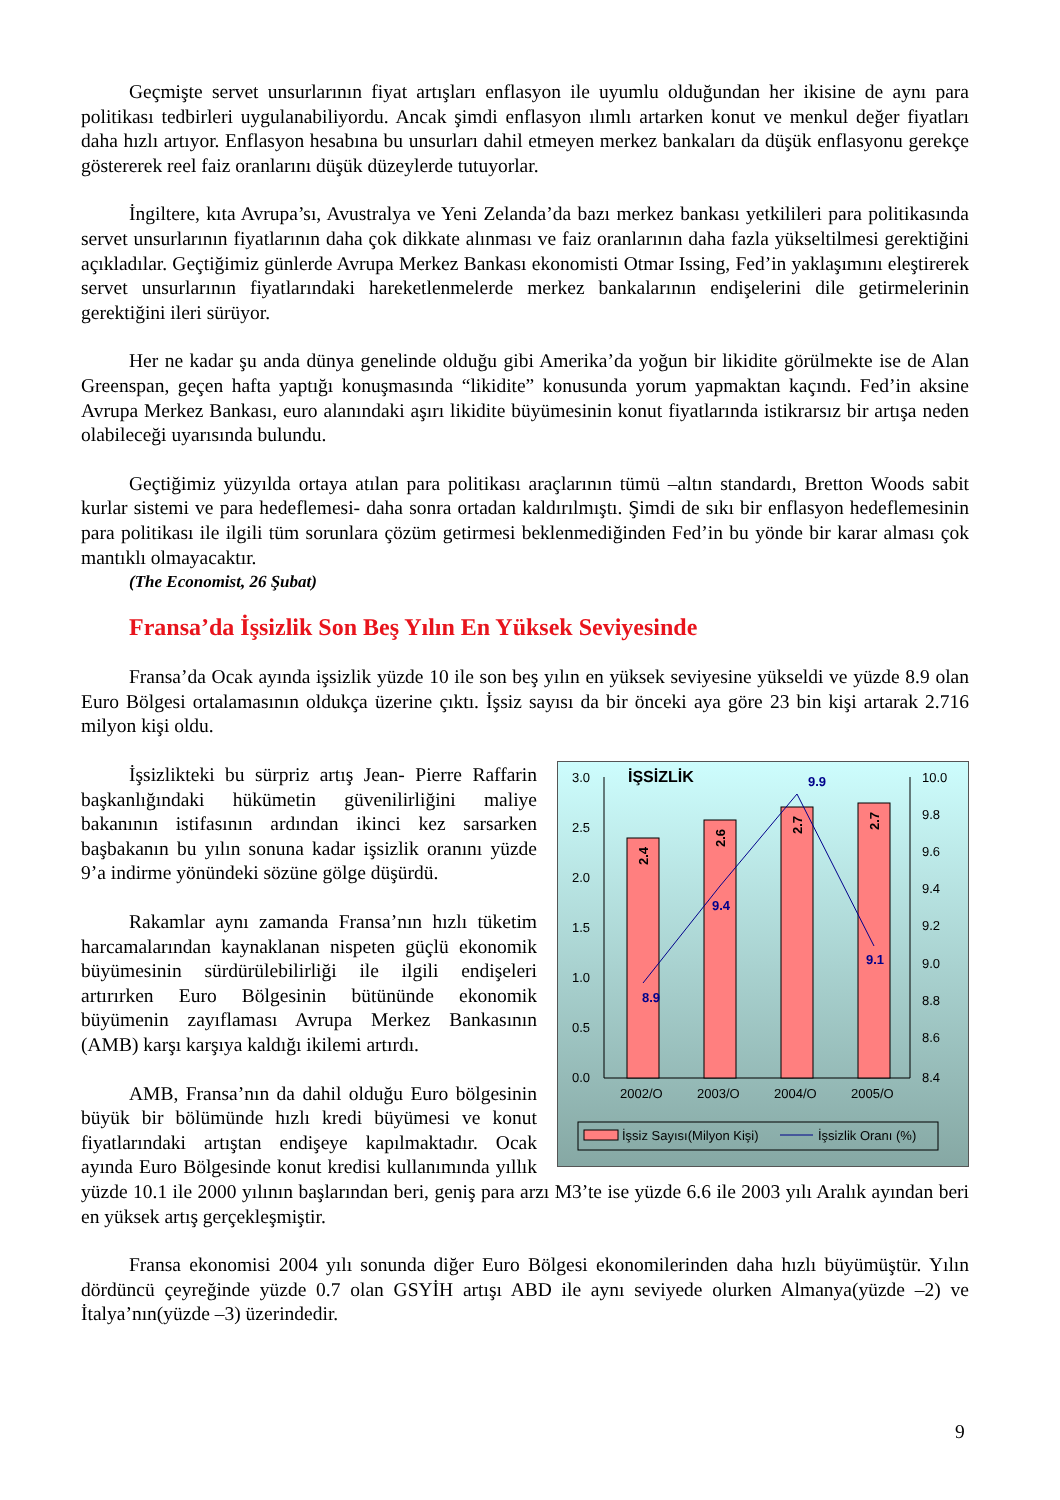Geçmişte servet unsurlarının fiyat artışları enflasyon ile uyumlu olduğundan her ikisine de aynı para politikası tedbirleri uygulanabiliyordu. Ancak şimdi enflasyon ılımlı artarken konut ve menkul değer fiyatları daha hızlı artıyor. Enflasyon hesabına bu unsurları dahil etmeyen merkez bankaları da düşük enflasyonu gerekçe göstererek reel faiz oranlarını düşük düzeylerde tutuyorlar.
İngiltere, kıta Avrupa’sı, Avustralya ve Yeni Zelanda’da bazı merkez bankası yetkilileri para politikasında servet unsurlarının fiyatlarının daha çok dikkate alınması ve faiz oranlarının daha fazla yükseltilmesi gerektiğini açıkladılar. Geçtiğimiz günlerde Avrupa Merkez Bankası ekonomisti Otmar Issing, Fed’in yaklaşımını eleştirerek servet unsurlarının fiyatlarındaki hareketlenmelerde merkez bankalarının endişelerini dile getirmelerinin gerektiğini ileri sürüyor.
Her ne kadar şu anda dünya genelinde olduğu gibi Amerika’da yoğun bir likidite görülmekte ise de Alan Greenspan, geçen hafta yaptığı konuşmasında “likidite” konusunda yorum yapmaktan kaçındı. Fed’in aksine Avrupa Merkez Bankası, euro alanındaki aşırı likidite büyümesinin konut fiyatlarında istikrarsız bir artışa neden olabileceği uyarısında bulundu.
Geçtiğimiz yüzyılda ortaya atılan para politikası araçlarının tümü –altın standardı, Bretton Woods sabit kurlar sistemi ve para hedeflemesi- daha sonra ortadan kaldırılmıştı. Şimdi de sıkı bir enflasyon hedeflemesinin para politikası ile ilgili tüm sorunlara çözüm getirmesi beklenmediğinden Fed’in bu yönde bir karar alması çok mantıklı olmayacaktır.
(The Economist, 26 Şubat)
Fransa’da İşsizlik Son Beş Yılın En Yüksek Seviyesinde
Fransa’da Ocak ayında işsizlik yüzde 10 ile son beş yılın en yüksek seviyesine yükseldi ve yüzde 8.9 olan Euro Bölgesi ortalamasının oldukça üzerine çıktı. İşsiz sayısı da bir önceki aya göre 23 bin kişi artarak 2.716 milyon kişi oldu.
İŞSİZLİK
3.0
2.5
2.0
1.5
1.0
0.5
0.0
10.0
9.8
9.6
9.4
9.2
9.0
8.8
8.6
8.4
2.4
2.6
2.7
2.7
8.9
9.4
9.9
9.1
2002/O
2003/O
2004/O
2005/O
İşsiz Sayısı(Milyon Kişi)
İşsizlik Oranı (%)
İşsizlikteki bu sürpriz artış Jean- Pierre Raffarin başkanlığındaki hükümetin güvenilirliğini maliye bakanının istifasının ardından ikinci kez sarsarken başbakanın bu yılın sonuna kadar işsizlik oranını yüzde 9’a indirme yönündeki sözüne gölge düşürdü.
Rakamlar aynı zamanda Fransa’nın hızlı tüketim harcamalarından kaynaklanan nispeten güçlü ekonomik büyümesinin sürdürülebilirliği ile ilgili endişeleri artırırken Euro Bölgesinin bütününde ekonomik büyümenin zayıflaması Avrupa Merkez Bankasının (AMB) karşı karşıya kaldığı ikilemi artırdı.
AMB, Fransa’nın da dahil olduğu Euro bölgesinin büyük bir bölümünde hızlı kredi büyümesi ve konut fiyatlarındaki artıştan endişeye kapılmaktadır. Ocak ayında Euro Bölgesinde konut kredisi kullanımında yıllık yüzde 10.1 ile 2000 yılının başlarından beri, geniş para arzı M3’te ise yüzde 6.6 ile 2003 yılı Aralık ayından beri en yüksek artış gerçekleşmiştir.
Fransa ekonomisi 2004 yılı sonunda diğer Euro Bölgesi ekonomilerinden daha hızlı büyümüştür. Yılın dördüncü çeyreğinde yüzde 0.7 olan GSYİH artışı ABD ile aynı seviyede olurken Almanya(yüzde –2) ve İtalya’nın(yüzde –3) üzerindedir.
9